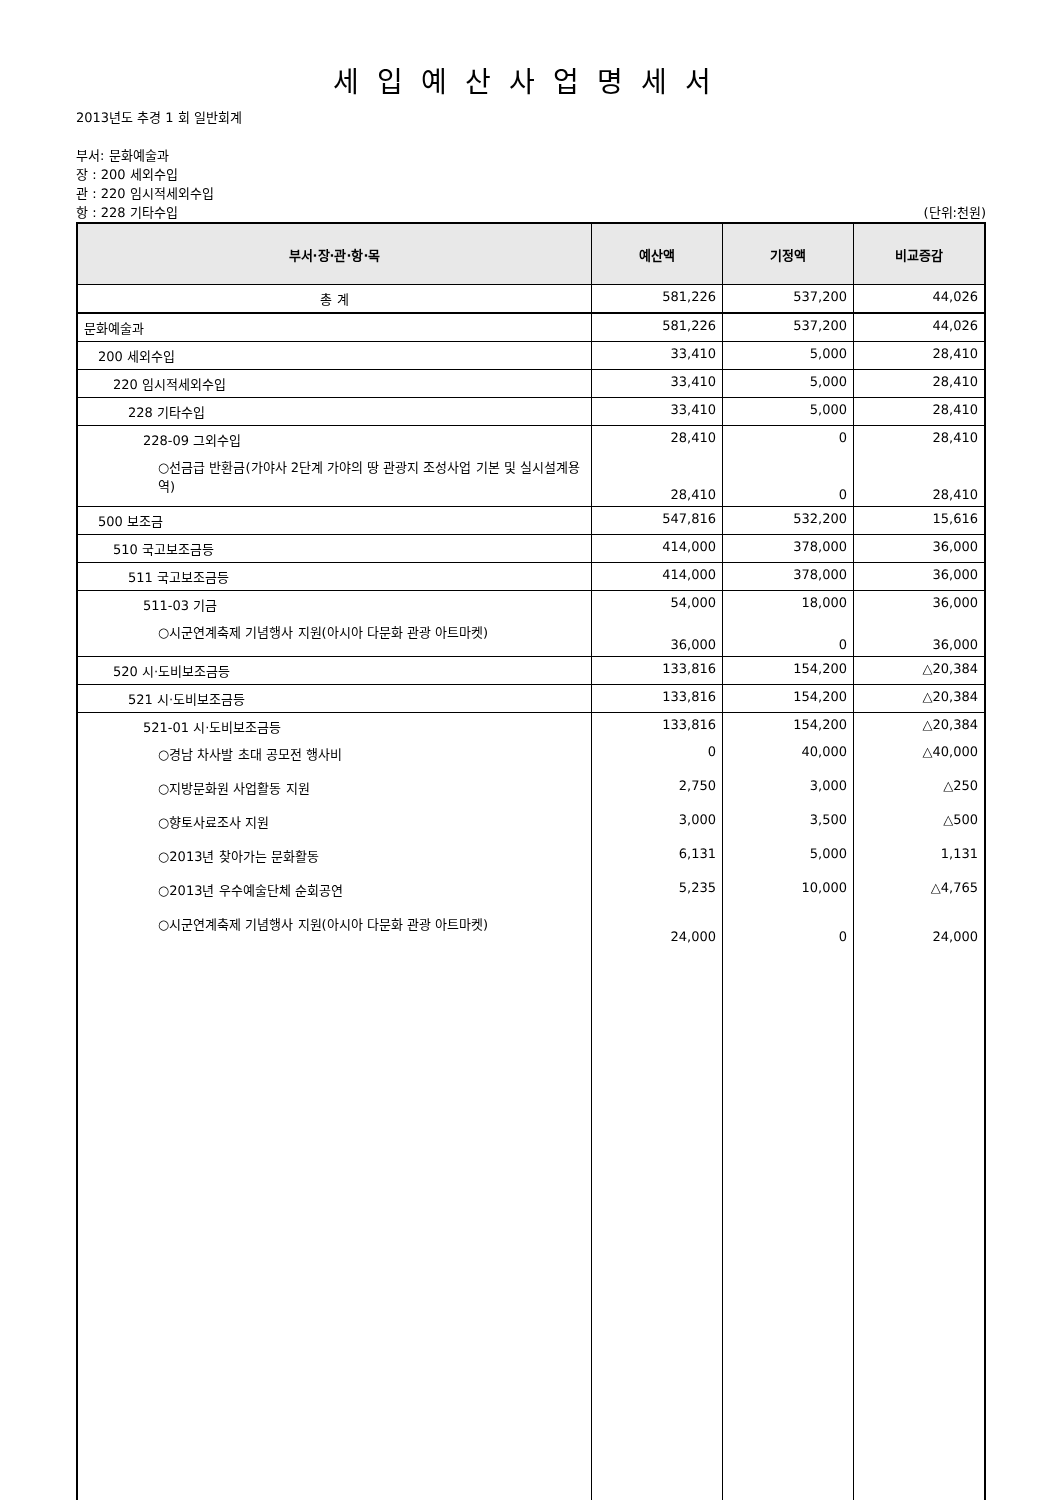세입예산사업명세서
2013년도 추경 1 회 일반회계
부서: 문화예술과
장 : 200 세외수입
관 : 220 임시적세외수입
항 : 228 기타수입 (단위:천원)
| 부서·장·관·항·목 | 예산액 | 기정액 | 비교증감 |
| --- | --- | --- | --- |
| 총 계 | 581,226 | 537,200 | 44,026 |
| 문화예술과 | 581,226 | 537,200 | 44,026 |
| 200 세외수입 | 33,410 | 5,000 | 28,410 |
| 220 임시적세외수입 | 33,410 | 5,000 | 28,410 |
| 228 기타수입 | 33,410 | 5,000 | 28,410 |
| 228-09 그외수입 | 28,410 | 0 | 28,410 |
| ○선금급 반환금(가야사 2단계 가야의 땅 관광지 조성사업 기본 및 실시설계용역) | 28,410 | 0 | 28,410 |
| 500 보조금 | 547,816 | 532,200 | 15,616 |
| 510 국고보조금등 | 414,000 | 378,000 | 36,000 |
| 511 국고보조금등 | 414,000 | 378,000 | 36,000 |
| 511-03 기금 | 54,000 | 18,000 | 36,000 |
| ○시군연계축제 기념행사 지원(아시아 다문화 관광 아트마켓) | 36,000 | 0 | 36,000 |
| 520 시·도비보조금등 | 133,816 | 154,200 | △20,384 |
| 521 시·도비보조금등 | 133,816 | 154,200 | △20,384 |
| 521-01 시·도비보조금등 | 133,816 | 154,200 | △20,384 |
| ○경남 차사발 초대 공모전 행사비 | 0 | 40,000 | △40,000 |
| ○지방문화원 사업활동 지원 | 2,750 | 3,000 | △250 |
| ○향토사료조사 지원 | 3,000 | 3,500 | △500 |
| ○2013년 찾아가는 문화활동 | 6,131 | 5,000 | 1,131 |
| ○2013년 우수예술단체 순회공연 | 5,235 | 10,000 | △4,765 |
| ○시군연계축제 기념행사 지원(아시아 다문화 관광 아트마켓) | 24,000 | 0 | 24,000 |